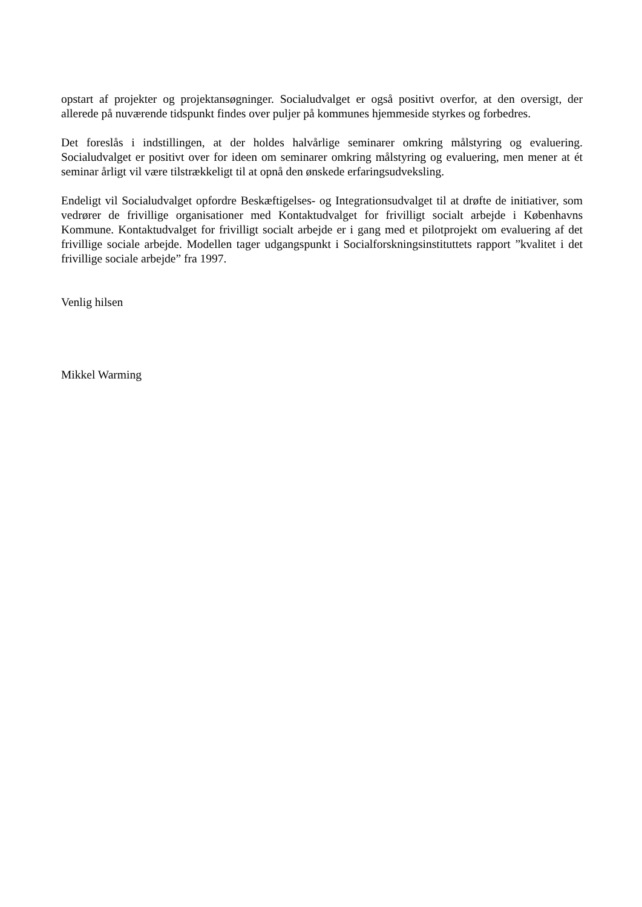opstart af projekter og projektansøgninger. Socialudvalget er også positivt overfor, at den oversigt, der allerede på nuværende tidspunkt findes over puljer på kommunes hjemmeside styrkes og forbedres.
Det foreslås i indstillingen, at der holdes halvårlige seminarer omkring målstyring og evaluering. Socialudvalget er positivt over for ideen om seminarer omkring målstyring og evaluering, men mener at ét seminar årligt vil være tilstrækkeligt til at opnå den ønskede erfaringsudveksling.
Endeligt vil Socialudvalget opfordre Beskæftigelses- og Integrationsudvalget til at drøfte de initiativer, som vedrører de frivillige organisationer med Kontaktudvalget for frivilligt socialt arbejde i Københavns Kommune. Kontaktudvalget for frivilligt socialt arbejde er i gang med et pilotprojekt om evaluering af det frivillige sociale arbejde. Modellen tager udgangspunkt i Socialforskningsinstituttets rapport ”kvalitet i det frivillige sociale arbejde” fra 1997.
Venlig hilsen
Mikkel Warming